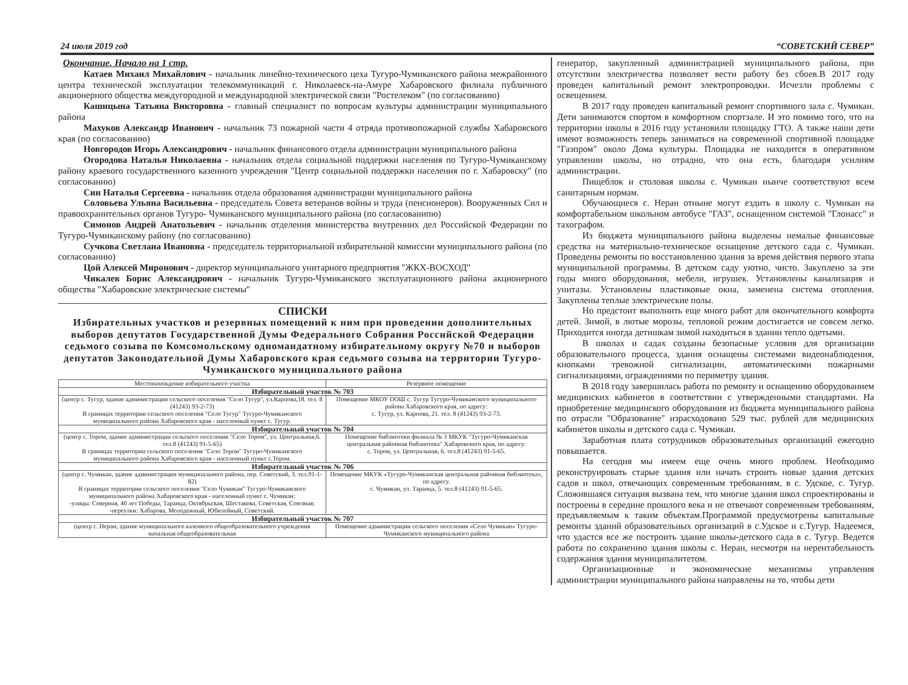24 июля 2019 год “СОВЕТСКИЙ СЕВЕР”
Окончание. Начало на 1 стр.
Катаев Михаил Михайлович - начальник линейно-технического цеха Тугуро-Чумиканского района межрайонного центра технической эксплуатации телекоммуникаций г. Николаевск-на-Амуре Хабаровского филиала публичного акционерного общества междугородной и международной электрической связи "Ростелеком" (по согласованию)
Кашицына Татьяна Викторовна - главный специалист по вопросам культуры администрации муниципального района
Махуков Александр Иванович - начальник 73 пожарной части 4 отряда противопожарной службы Хабаровского края (по согласованию)
Новгородов Игорь Александрович - начальник финансового отдела администрации муниципального района
Огородова Наталья Николаевна - начальник отдела социальной поддержки населения по Тугуро-Чумиканскому району краевого государственного казенного учреждения "Центр социальной поддержки населения по г. Хабаровску" (по согласованию)
Син Наталья Сергеевна - начальник отдела образования администрации муниципального района
Соловьева Ульяна Васильевна - председатель Совета ветеранов войны и труда (пенсионеров). Вооруженных Сил и правоохранительных органов Тугуро- Чумиканского муниципального района (по согласованипю)
Симонов Андрей Анатольевич - начальник отделения министерства внутренних дел Российской Федерации по Тугуро-Чумиканскому району (по согласованию)
Сучкова Светлана Ивановна - председатель территориальной избирательной комиссии муниципального района (по согласованию)
Цой Алексей Миронович - директор муниципального унитарного предприятия "ЖКХ-ВОСХОД"
Чикалев Борис Александрович - начальник Тугуро-Чумиканского эксплуатационного района акционерного общества "Хабаровские электрические системы"
СПИСКИ
Избирательных участков и резервных помещений к ним при проведении дополнительных выборов депутатов Государственной Думы Федерального Собрания Российской Федерации седьмого созыва по Комсомольскому одномандатному избирательному округу №70 и выборов депутатов Законодательной Думы Хабаровского края седьмого созыва на территории Тугуро-Чумиканского муниципального района
| Местонахождение избирательного участка | Резервное помещение |
| --- | --- |
| Избирательный участок № 703 | |
| (центр с. Тугур, здание администрации сельского поселения "Село Тугур", ул.Карпова,18. тел. 8 (41243) 93-2-73) В границах территории сельского поселения "Село Тугур" Тугуро-Чумиканского муниципального района Хабаровского края - населенный пункт с. Тугур. | Помещение МКОУ ООШ с. Тугур Тугуро-Чумиканского муниципального района Хабаровского края, по адресу: с. Тугур, ул. Карпова, 21. тел. 8 (41243) 93-2-73. |
| Избирательный участок № 704 | |
| (центр с. Тором, здание администрации сельского поселения "Село Тором", ул. Центральная,6. тел.8 (41243) 91-5-65) В границах территории сельского поселения "Село Тором" Тугуро-Чумиканского муниципального района Хабаровского края - населенный пункт с.Тором. | Помещение библиотеки филиала № 3 МКУК "Тугуро-Чумиканская центральная районная библиотека" Хабаровского края, по адресу: с. Тором, ул. Центральная, 6. тел.8 (41243) 91-5-65. |
| Избирательный участок № 706 | |
| (центр с. Чумикан, здание администрации муниципального района, пер. Советский, 3. тел.91-1-82) В границах территории сельского поселения "Село Чумикан" Тугуро-Чумиканского муниципального района Хабаровского края - населенный пункт с. Чумикан: -улицы: Северная, 40 лет Победы, Таранца, Октябрьская, Шестакова, Советская, Союзная; -переулки: Хабарова, Молодежный, Юбилейный, Советский. | Помещение МКУК «Тугуро-Чумиканская центральная районная библиотека», по адресу. с. Чумикан, ул. Таранца, 5. тел.8 (41243) 91-5-65. |
| Избирательный участок № 707 | |
| (центр с. Неран, здание муниципального казенного общеобразовательного учреждения начальная общеобразовательная | Помещение администрации сельского поселения «Село Чумикан» Тугуро-Чумиканского муниципального района |
генератор, закупленный администрацией муниципального района, при отсутствии электричества позволяет вести работу без сбоев.В 2017 году проведен капитальный ремонт электропроводки. Исчезли проблемы с освещением.
В 2017 году проведен капитальный ремонт спортивного зала с. Чумикан. Дети занимаются спортом в комфортном спортзале. И это помимо того, что на территории школы в 2016 году установили площадку ГТО. А также наши дети имеют возможность теперь заниматься на современной спортивной площадке "Газпром" около Дома культуры. Площадка не находится в оперативном управлении школы, но отрадно, что она есть, благодаря усилиям администрации.
Пищеблок и столовая школы с. Чумикан нынче соответствуют всем санитарным нормам.
Обучающиеся с. Неран отныне могут ездить в школу с. Чумикан на комфортабельном школьном автобусе "ГАЗ", оснащенном системой "Глонасс" и тахографом.
Из бюджета муниципального района выделены немалые финансовые средства на материально-техническое оснащение детского сада с. Чумикан. Проведены ремонты по восстановлению здания за время действия первого этапа муниципальной программы. В детском саду уютно, чисто. Закуплено за эти годы много оборудования, мебели, игрушек. Установлены канализация и унитазы. Установлены пластиковые окна, заменена система отопления. Закуплены теплые электрические полы.
Но предстоит выполнить еще много работ для окончательного комфорта детей. Зимой, в лютые морозы, тепловой режим достигается не совсем легко. Приходится иногда детишкам зимой находиться в здании тепло одетыми.
В школах и садах созданы безопасные условия для организации образовательного процесса, здания оснащены системами видеонаблюдения, кнопками тревожной сигнализации, автоматическими пожарными сигнализациями, ограждениями по периметру здания.
В 2018 году завершилась работа по ремонту и оснащению оборудованием медицинских кабинетов в соответствии с утвержденными стандартами. На приобретение медицинского оборудования из бюджета муниципального района по отрасли "Образование" израсходовано 529 тыс. рублей для медицинских кабинетов школы и детского сада с. Чумикан.
Заработная плата сотрудников образовательных организаций ежегодно повышается.
На сегодня мы имеем еще очень много проблем. Необходимо реконструировать старые здания или начать строить новые здания детских садов и школ, отвечающих современным требованиям, в с. Удское, с. Тугур. Сложившаяся ситуация вызвана тем, что многие здания школ спроектированы и построены в середине прошлого века и не отвечают современным требованиям, предъявляемым к таким объектам.Программой предусмотрены капитальные ремонты зданий образовательных организаций в с.Удское и с.Тугур. Надеемся, что удастся все же построить здание школы-детского сада в с. Тугур. Ведется работа по сохранению здания школы с. Неран, несмотря на нерентабельность содержания здания муниципалитетом.
Организационные и экономические механизмы управления администрации муниципального района направлены на то, чтобы дети